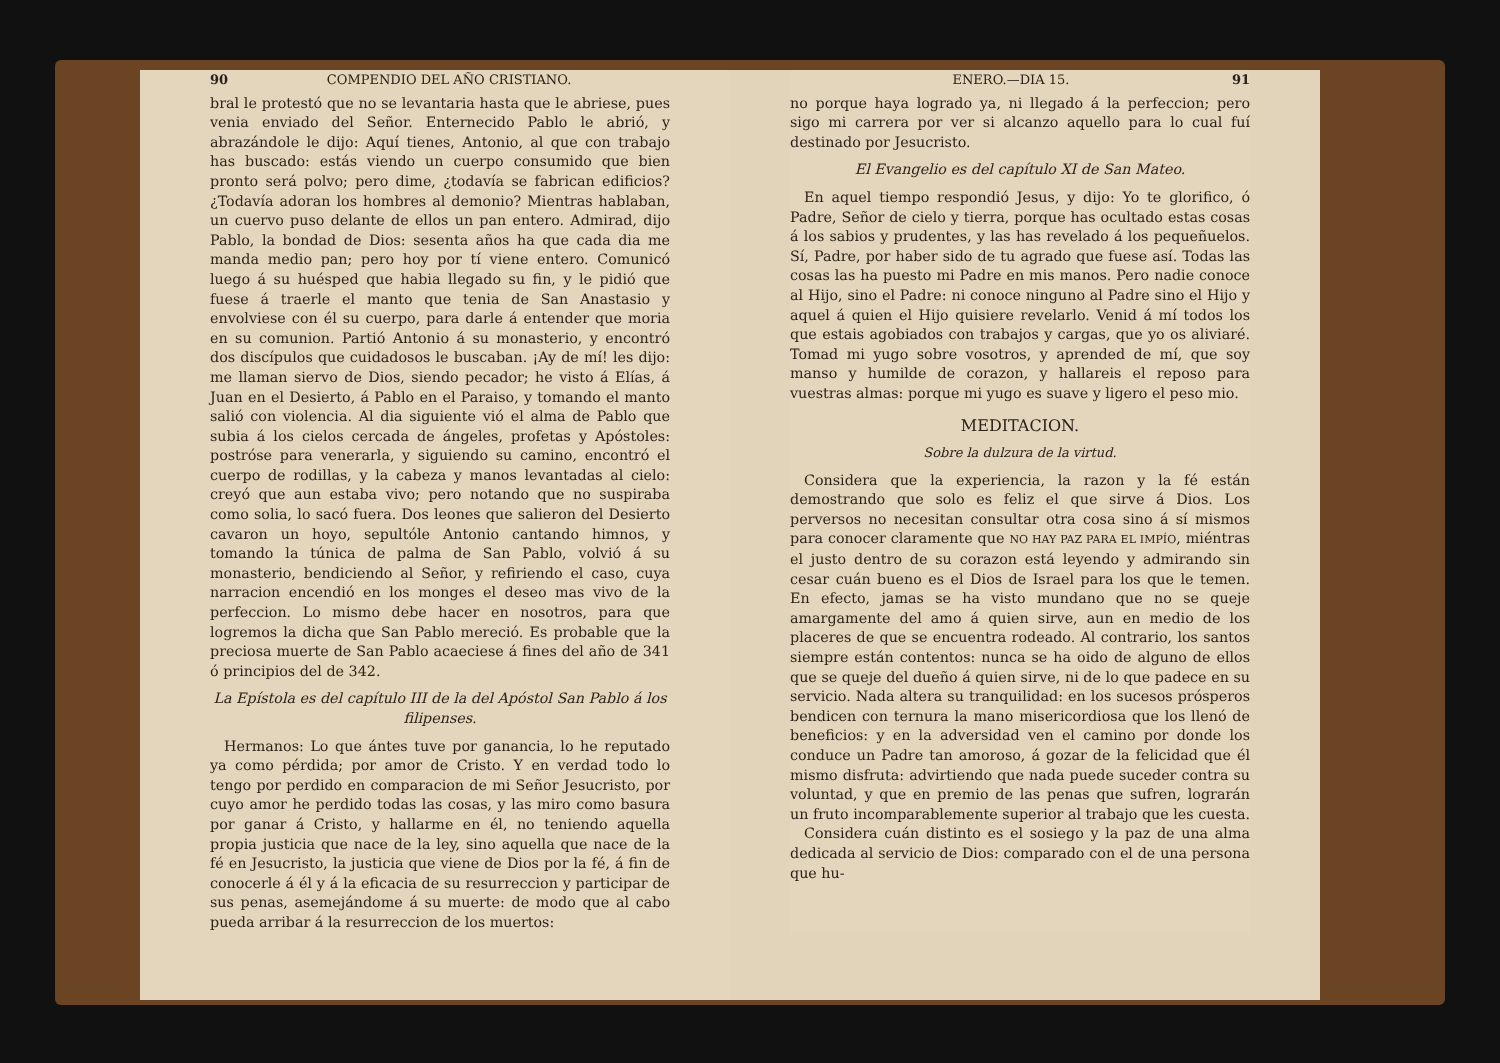90 COMPENDIO DEL AÑO CRISTIANO.
bral le protestó que no se levantaria hasta que le abriese, pues venia enviado del Señor. Enternecido Pablo le abrió, y abrazándole le dijo: Aquí tienes, Antonio, al que con trabajo has buscado: estás viendo un cuerpo consumido que bien pronto será polvo; pero dime, ¿todavía se fabrican edificios? ¿Todavía adoran los hombres al demonio? Mientras hablaban, un cuervo puso delante de ellos un pan entero. Admirad, dijo Pablo, la bondad de Dios: sesenta años ha que cada dia me manda medio pan; pero hoy por tí viene entero. Comunicó luego á su huésped que habia llegado su fin, y le pidió que fuese á traerle el manto que tenia de San Anastasio y envolviese con él su cuerpo, para darle á entender que moria en su comunion. Partió Antonio á su monasterio, y encontró dos discípulos que cuidadosos le buscaban. ¡Ay de mí! les dijo: me llaman siervo de Dios, siendo pecador; he visto á Elías, á Juan en el Desierto, á Pablo en el Paraiso, y tomando el manto salió con violencia. Al dia siguiente vió el alma de Pablo que subia á los cielos cercada de ángeles, profetas y Apóstoles: postróse para venerarla, y siguiendo su camino, encontró el cuerpo de rodillas, y la cabeza y manos levantadas al cielo: creyó que aun estaba vivo; pero notando que no suspiraba como solia, lo sacó fuera. Dos leones que salieron del Desierto cavaron un hoyo, sepultóle Antonio cantando himnos, y tomando la túnica de palma de San Pablo, volvió á su monasterio, bendiciendo al Señor, y refiriendo el caso, cuya narracion encendió en los monges el deseo mas vivo de la perfeccion. Lo mismo debe hacer en nosotros, para que logremos la dicha que San Pablo mereció. Es probable que la preciosa muerte de San Pablo acaeciese á fines del año de 341 ó principios del de 342.
La Epístola es del capítulo III de la del Apóstol San Pablo á los filipenses.
Hermanos: Lo que ántes tuve por ganancia, lo he reputado ya como pérdida; por amor de Cristo. Y en verdad todo lo tengo por perdido en comparacion de mi Señor Jesucristo, por cuyo amor he perdido todas las cosas, y las miro como basura por ganar á Cristo, y hallarme en él, no teniendo aquella propia justicia que nace de la ley, sino aquella que nace de la fé en Jesucristo, la justicia que viene de Dios por la fé, á fin de conocerle á él y á la eficacia de su resurreccion y participar de sus penas, asemejándome á su muerte: de modo que al cabo pueda arribar á la resurreccion de los muertos:
ENERO.—DIA 15. 91
no porque haya logrado ya, ni llegado á la perfeccion; pero sigo mi carrera por ver si alcanzo aquello para lo cual fuí destinado por Jesucristo.
El Evangelio es del capítulo XI de San Mateo.
En aquel tiempo respondió Jesus, y dijo: Yo te glorifico, ó Padre, Señor de cielo y tierra, porque has ocultado estas cosas á los sabios y prudentes, y las has revelado á los pequeñuelos. Sí, Padre, por haber sido de tu agrado que fuese así. Todas las cosas las ha puesto mi Padre en mis manos. Pero nadie conoce al Hijo, sino el Padre: ni conoce ninguno al Padre sino el Hijo y aquel á quien el Hijo quisiere revelarlo. Venid á mí todos los que estais agobiados con trabajos y cargas, que yo os aliviaré. Tomad mi yugo sobre vosotros, y aprended de mí, que soy manso y humilde de corazon, y hallareis el reposo para vuestras almas: porque mi yugo es suave y ligero el peso mio.
MEDITACION.
Sobre la dulzura de la virtud.
Considera que la experiencia, la razon y la fé están demostrando que solo es feliz el que sirve á Dios. Los perversos no necesitan consultar otra cosa sino á sí mismos para conocer claramente que NO HAY PAZ PARA EL IMPÍO, miéntras el justo dentro de su corazon está leyendo y admirando sin cesar cuán bueno es el Dios de Israel para los que le temen. En efecto, jamas se ha visto mundano que no se queje amargamente del amo á quien sirve, aun en medio de los placeres de que se encuentra rodeado. Al contrario, los santos siempre están contentos: nunca se ha oido de alguno de ellos que se queje del dueño á quien sirve, ni de lo que padece en su servicio. Nada altera su tranquilidad: en los sucesos prósperos bendicen con ternura la mano misericordiosa que los llenó de beneficios: y en la adversidad ven el camino por donde los conduce un Padre tan amoroso, á gozar de la felicidad que él mismo disfruta: advirtiendo que nada puede suceder contra su voluntad, y que en premio de las penas que sufren, lograrán un fruto incomparablemente superior al trabajo que les cuesta.
Considera cuán distinto es el sosiego y la paz de una alma dedicada al servicio de Dios: comparado con el de una persona que hu-